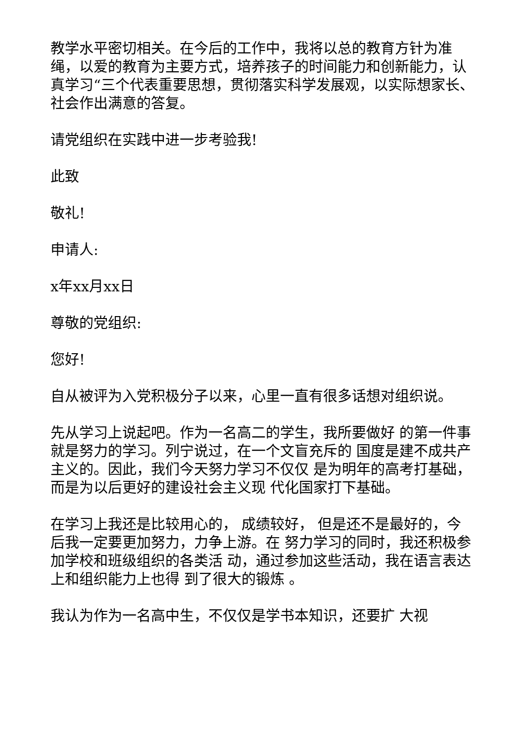教学水平密切相关。在今后的工作中，我将以总的教育方针为准绳，以爱的教育为主要方式，培养孩子的时间能力和创新能力，认真学习“三个代表重要思想，贯彻落实科学发展观，以实际想家长、社会作出满意的答复。
请党组织在实践中进一步考验我!
此致
敬礼!
申请人:
x年xx月xx日
尊敬的党组织:
您好!
自从被评为入党积极分子以来，心里一直有很多话想对组织说。
先从学习上说起吧。作为一名高二的学生，我所要做好 的第一件事就是努力的学习。列宁说过，在一个文盲充斥的 国度是建不成共产主义的。因此，我们今天努力学习不仅仅 是为明年的高考打基础，而是为以后更好的建设社会主义现 代化国家打下基础。
在学习上我还是比较用心的， 成绩较好， 但是还不是最好的，今后我一定要更加努力，力争上游。在 努力学习的同时，我还积极参加学校和班级组织的各类活 动，通过参加这些活动，我在语言表达上和组织能力上也得 到了很大的锻炼 。
我认为作为一名高中生，不仅仅是学书本知识，还要扩 大视